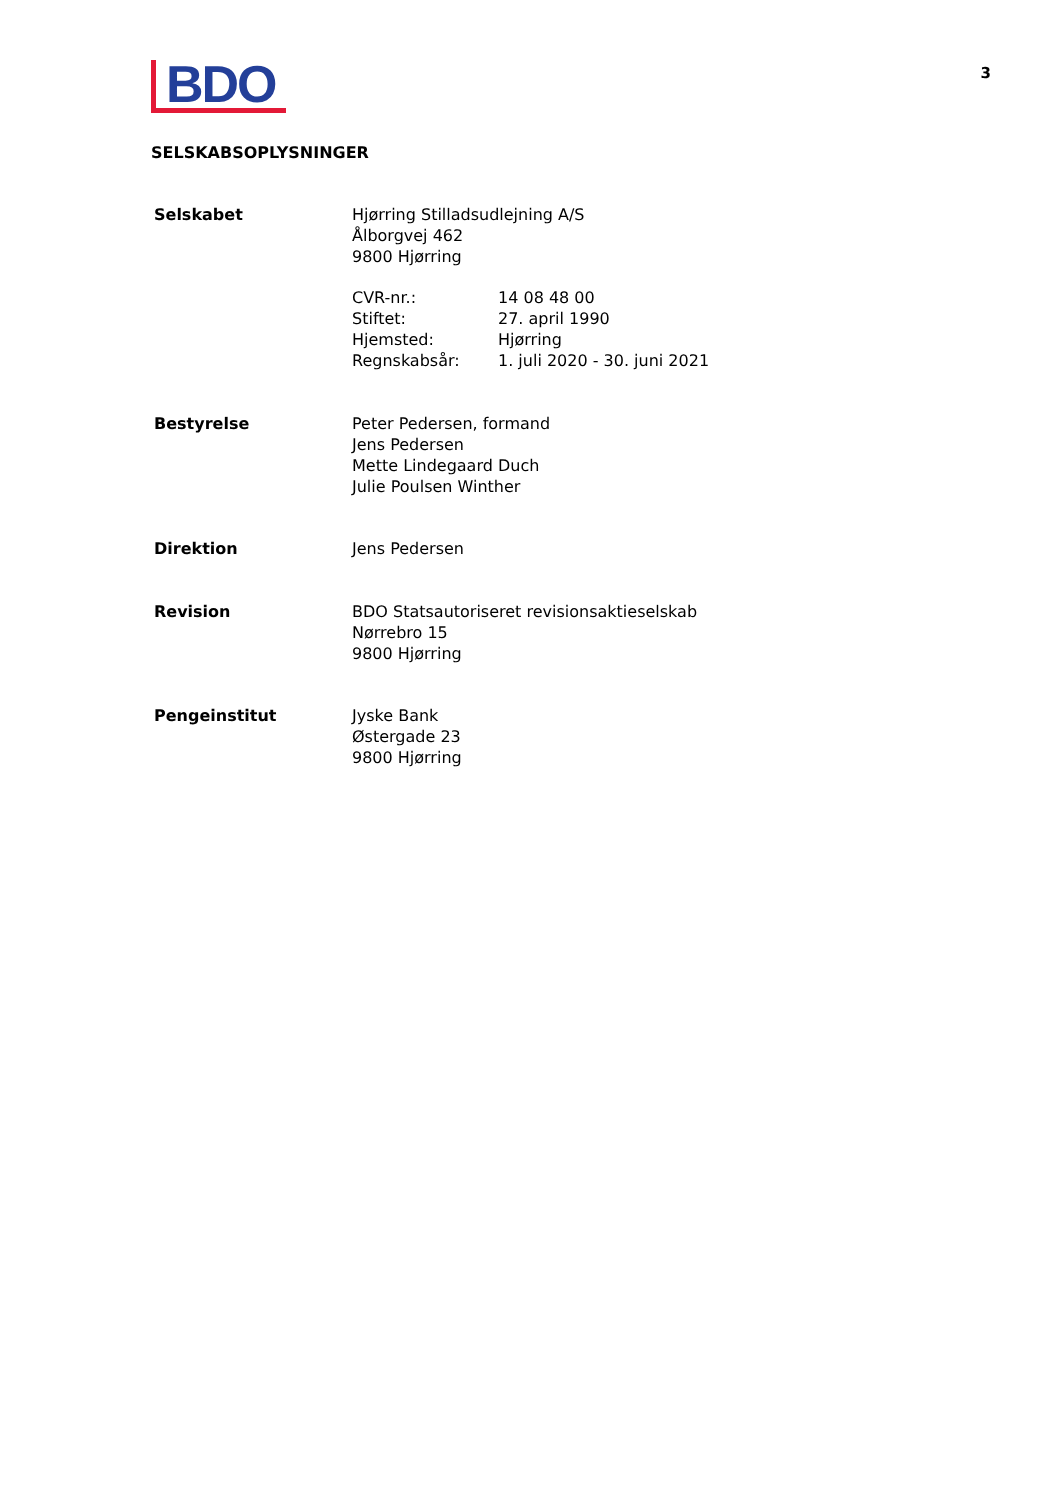BDO
3
SELSKABSOPLYSNINGER
Selskabet Hjørring Stilladsudlejning A/S
Ålborgvej 462
9800 Hjørring
CVR-nr.:
14 08 48 00
Stiftet:
27. april 1990
Hjemsted:
Hjørring
Regnskabsår:
1. juli 2020 - 30. juni 2021
Bestyrelse Peter Pedersen, formand
Jens Pedersen
Mette Lindegaard Duch
Julie Poulsen Winther
Direktion Jens Pedersen
Revision BDO Statsautoriseret revisionsaktieselskab
Nørrebro 15
9800 Hjørring
Pengeinstitut Jyske Bank
Østergade 23
9800 Hjørring